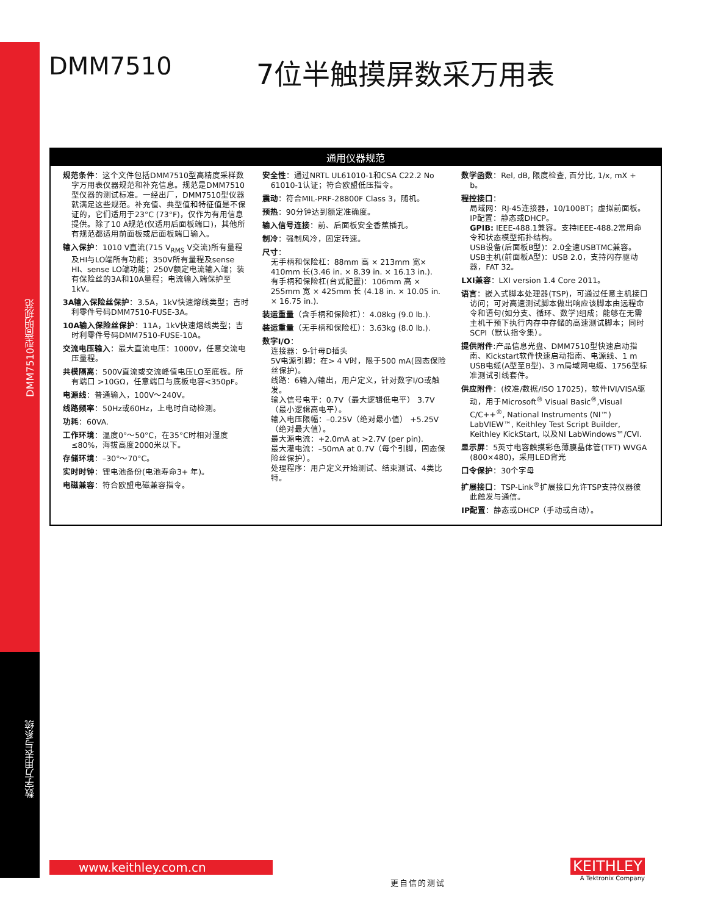DMM7510型简明规范
数字万用表与系统
DMM7510
7位半触摸屏数采万用表
通用仪器规范
规范条件：这个文件包括DMM7510型高精度采样数字万用表仪器规范和补充信息。规范是DMM7510型仪器的测试标准。一经出厂，DMM7510型仪器 就满足这些规范。补充值、典型值和特征值是不保证的，它们适用于23°C (73°F)，仅作为有用信息提供。除了10 A规范(仅适用后面板端口)，其他所有规范都适用前面板或后面板端口输入。
输入保护：1010 V直流(715 V<sub>RMS</sub> V交流)所有量程及HI与LO端所有功能；350V所有量程及sense HI、sense LO端功能；250V额定电流输入端；装有保险丝的3A和10A量程；电流输入端保护至1kV。
3A输入保险丝保护：3.5A，1kV快速熔线类型；吉时利零件号码DMM7510-FUSE-3A。
10A输入保险丝保护：11A，1kV快速熔线类型；吉时利零件号码DMM7510-FUSE-10A。
交流电压输入：最大直流电压：1000V，任意交流电压量程。
共模隔离：500V直流或交流峰值电压LO至底板。所有端口 >10GΩ，任意端口与底板电容<350pF。
电源线：普通输入，100V～240V。
线路频率：50Hz或60Hz，上电时自动检测。
功耗：60VA.
工作环境：温度0°～50°C，在35°C时相对湿度≤80%，海拔高度2000米以下。
存储环境：–30°～70°C。
实时时钟：锂电池备份(电池寿命3+ 年)。
电磁兼容：符合欧盟电磁兼容指令。
安全性：通过NRTL UL61010-1和CSA C22.2 No 61010-1认证；符合欧盟低压指令。
震动：符合MIL-PRF-28800F Class 3，随机。
预热：90分钟达到额定准确度。
输入信号连接：前、后面板安全香蕉插孔。
制冷：强制风冷，固定转速。
尺寸：
无手柄和保险杠：88mm 高 × 213mm 宽× 410mm 长(3.46 in. × 8.39 in. × 16.13 in.).
有手柄和保险杠(台式配置)：106mm 高 × 255mm 宽 × 425mm 长 (4.18 in. × 10.05 in. × 16.75 in.).
装运重量（含手柄和保险杠）：4.08kg (9.0 lb.).
装运重量（无手柄和保险杠）：3.63kg (8.0 lb.).
数字I/O：
连接器：9-针母D插头
5V电源引脚：在> 4 V时，限于500 mA(固态保险丝保护)。
线路：6输入/输出，用户定义，针对数字I/O或触发。
输入信号电平：0.7V（最大逻辑低电平） 3.7V（最小逻辑高电平）。
输入电压限幅：–0.25V（绝对最小值） +5.25V（绝对最大值）。
最大源电流：+2.0mA at >2.7V (per pin).
最大灌电流：–50mA at 0.7V（每个引脚，固态保险丝保护）。
处理程序：用户定义开始测试、结束测试、4类比特。
数学函数：Rel, dB, 限度检查, 百分比, 1/x, mX + b。
程控接口：
局域网：RJ-45连接器，10/100BT；虚拟前面板。
IP配置：静态或DHCP。
GPIB: IEEE-488.1兼容。支持IEEE-488.2常用命令和状态模型拓扑结构。
USB设备(后面板B型)：2.0全速USBTMC兼容。
USB主机(前面板A型)：USB 2.0，支持闪存驱动器，FAT 32。
LXI兼容：LXI version 1.4 Core 2011。
语言：嵌入式脚本处理器(TSP)，可通过任意主机接口访问；可对高速测试脚本做出响应该脚本由远程命令和语句(如分支、循环、数学)组成；能够在无需主机干预下执行内存中存储的高速测试脚本；同时SCPI（默认指令集）。
提供附件:产品信息光盘、DMM7510型快速启动指南、Kickstart软件快速启动指南、电源线、1 m USB电缆(A型至B型)、3 m局域网电缆、1756型标准测试引线套件。
供应附件：(校准/数据/ISO 17025)，软件IVI/VISA驱动，用于Microsoft<sup>®</sup> Visual Basic<sup>®</sup>,Visual C/C++<sup>®</sup>, National Instruments (NI™) LabVIEW™, Keithley Test Script Builder, Keithley KickStart, 以及NI LabWindows™/CVI.
显示屏：5英寸电容触摸彩色薄膜晶体管(TFT) WVGA (800×480)，采用LED背光
口令保护：30个字母
扩展接口：TSP-Link<sup>®</sup>扩展接口允许TSP支持仪器彼此触发与通信。
IP配置：静态或DHCP（手动或自动）。
www.keithley.com.cn
更自信的测试
KEITHLEY
A Tektronix Company